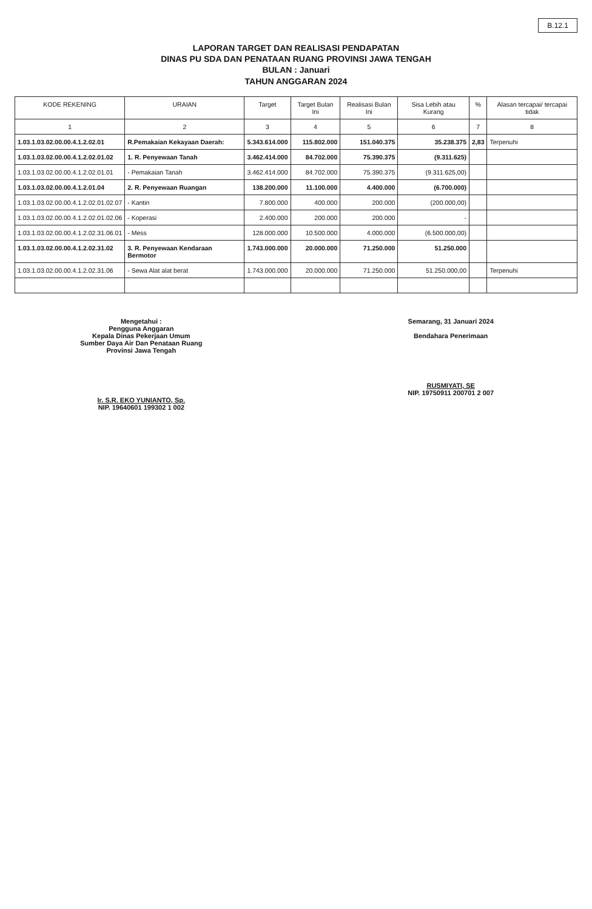B.12.1
LAPORAN TARGET DAN REALISASI PENDAPATAN
DINAS PU SDA DAN PENATAAN RUANG PROVINSI JAWA TENGAH
BULAN : Januari
TAHUN ANGGARAN 2024
| KODE REKENING | URAIAN | Target | Target Bulan Ini | Realisasi Bulan Ini | Sisa Lebih atau Kurang | % | Alasan tercapai/ tercapai tidak |
| --- | --- | --- | --- | --- | --- | --- | --- |
| 1 | 2 | 3 | 4 | 5 | 6 | 7 | 8 |
| 1.03.1.03.02.00.00.4.1.2.02.01 | R.Pemakaian Kekayaan Daerah: | 5.343.614.000 | 115.802.000 | 151.040.375 | 35.238.375 | 2,83 | Terpenuhi |
| 1.03.1.03.02.00.00.4.1.2.02.01.02 | 1. R. Penyewaan Tanah | 3.462.414.000 | 84.702.000 | 75.390.375 | (9.311.625) | | |
| 1.03.1.03.02.00.00.4.1.2.02.01.01 | - Pemakaian Tanah | 3.462.414.000 | 84.702.000 | 75.390.375 | (9.311.625,00) | | |
| 1.03.1.03.02.00.00.4.1.2.01.04 | 2. R. Penyewaan Ruangan | 138.200.000 | 11.100.000 | 4.400.000 | (6.700.000) | | |
| 1.03.1.03.02.00.00.4.1.2.02.01.02.07 | - Kantin | 7.800.000 | 400.000 | 200.000 | (200.000,00) | | |
| 1.03.1.03.02.00.00.4.1.2.02.01.02.06 | - Koperasi | 2.400.000 | 200.000 | 200.000 | - | | |
| 1.03.1.03.02.00.00.4.1.2.02.31.06.01 | - Mess | 128.000.000 | 10.500.000 | 4.000.000 | (6.500.000,00) | | |
| 1.03.1.03.02.00.00.4.1.2.02.31.02 | 3. R. Penyewaan Kendaraan Bermotor | 1.743.000.000 | 20.000.000 | 71.250.000 | 51.250.000 | | |
| 1.03.1.03.02.00.00.4.1.2.02.31.06 | - Sewa Alat alat berat | 1.743.000.000 | 20.000.000 | 71.250.000 | 51.250.000,00 | | Terpenuhi |
Mengetahui :
Pengguna Anggaran
Kepala Dinas Pekerjaan Umum
Sumber Daya Air Dan Penataan Ruang
Provinsi Jawa Tengah
Ir. S.R. EKO YUNIANTO, Sp.
NIP. 19640601 199302 1 002
Semarang, 31 Januari 2024
Bendahara Penerimaan
RUSMIYATI, SE
NIP. 19750911 200701 2 007